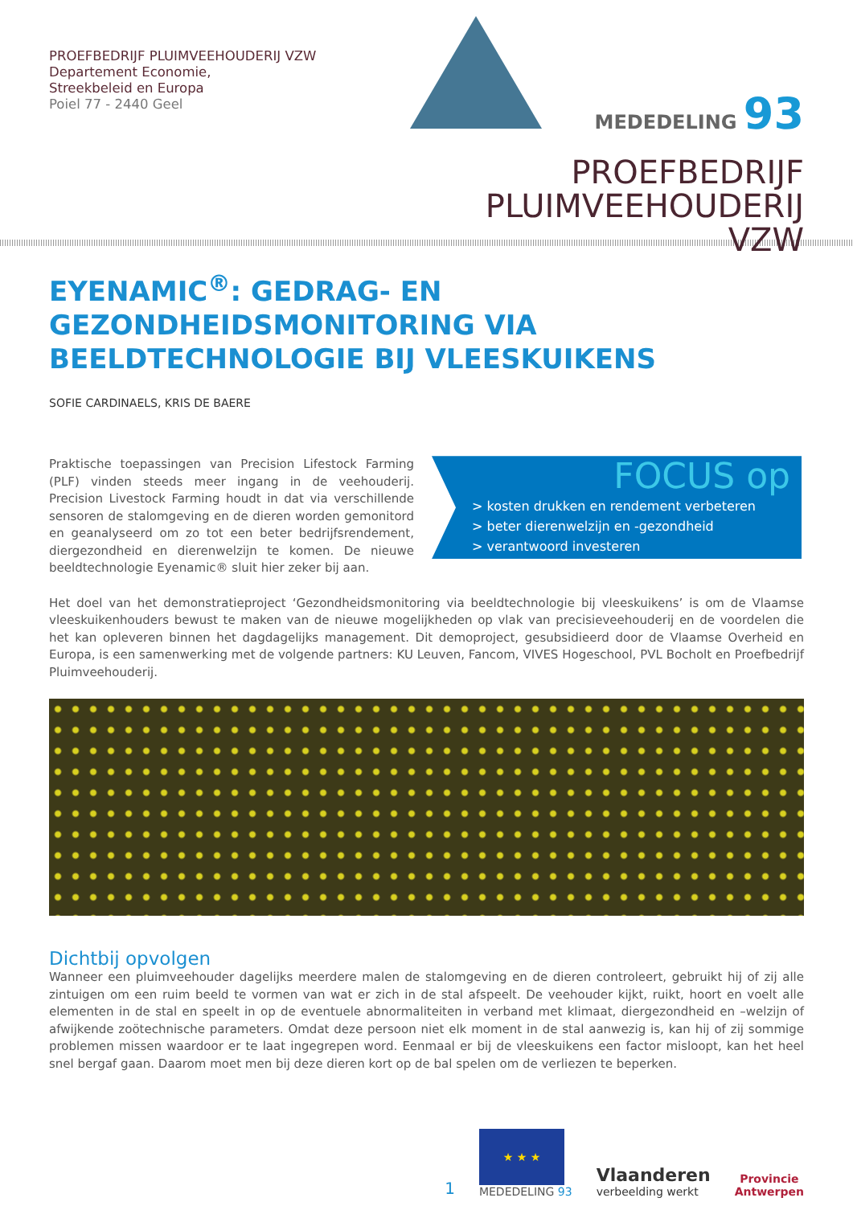PROEFBEDRIJF PLUIMVEEHOUDERIJ VZW
Departement Economie,
Streekbeleid en Europa
Poiel 77 - 2440 Geel
MEDEDELING 93
PROEFBEDRIJF
PLUIMVEEHOUDERIJ VZW
EYENAMIC<sup>®</sup>: GEDRAG- EN GEZONDHEIDSMONITORING VIA BEELDTECHNOLOGIE BIJ VLEESKUIKENS
SOFIE CARDINAELS, KRIS DE BAERE
Praktische toepassingen van Precision Lifestock Farming (PLF) vinden steeds meer ingang in de veehouderij. Precision Livestock Farming houdt in dat via verschillende sensoren de stalomgeving en de dieren worden gemonitord en geanalyseerd om zo tot een beter bedrijfsrendement, diergezondheid en dierenwelzijn te komen. De nieuwe beeldtechnologie Eyenamic® sluit hier zeker bij aan.
FOCUS op
> kosten drukken en rendement verbeteren
> beter dierenwelzijn en -gezondheid
> verantwoord investeren
Het doel van het demonstratieproject ‘Gezondheidsmonitoring via beeldtechnologie bij vleeskuikens’ is om de Vlaamse vleeskuikenhouders bewust te maken van de nieuwe mogelijkheden op vlak van precisieveehouderij en de voordelen die het kan opleveren binnen het dagdagelijks management. Dit demoproject, gesubsidieerd door de Vlaamse Overheid en Europa, is een samenwerking met de volgende partners: KU Leuven, Fancom, VIVES Hogeschool, PVL Bocholt en Proefbedrijf Pluimveehouderij.
Dichtbij opvolgen
Wanneer een pluimveehouder dagelijks meerdere malen de stalomgeving en de dieren controleert, gebruikt hij of zij alle zintuigen om een ruim beeld te vormen van wat er zich in de stal afspeelt. De veehouder kijkt, ruikt, hoort en voelt alle elementen in de stal en speelt in op de eventuele abnormaliteiten in verband met klimaat, diergezondheid en –welzijn of afwijkende zoötechnische parameters. Omdat deze persoon niet elk moment in de stal aanwezig is, kan hij of zij sommige problemen missen waardoor er te laat ingegrepen word. Eenmaal er bij de vleeskuikens een factor misloopt, kan het heel snel bergaf gaan. Daarom moet men bij deze dieren kort op de bal spelen om de verliezen te beperken.
1
★ ★ ★
MEDEDELING 93
Vlaanderen
verbeelding werkt
Provincie
Antwerpen